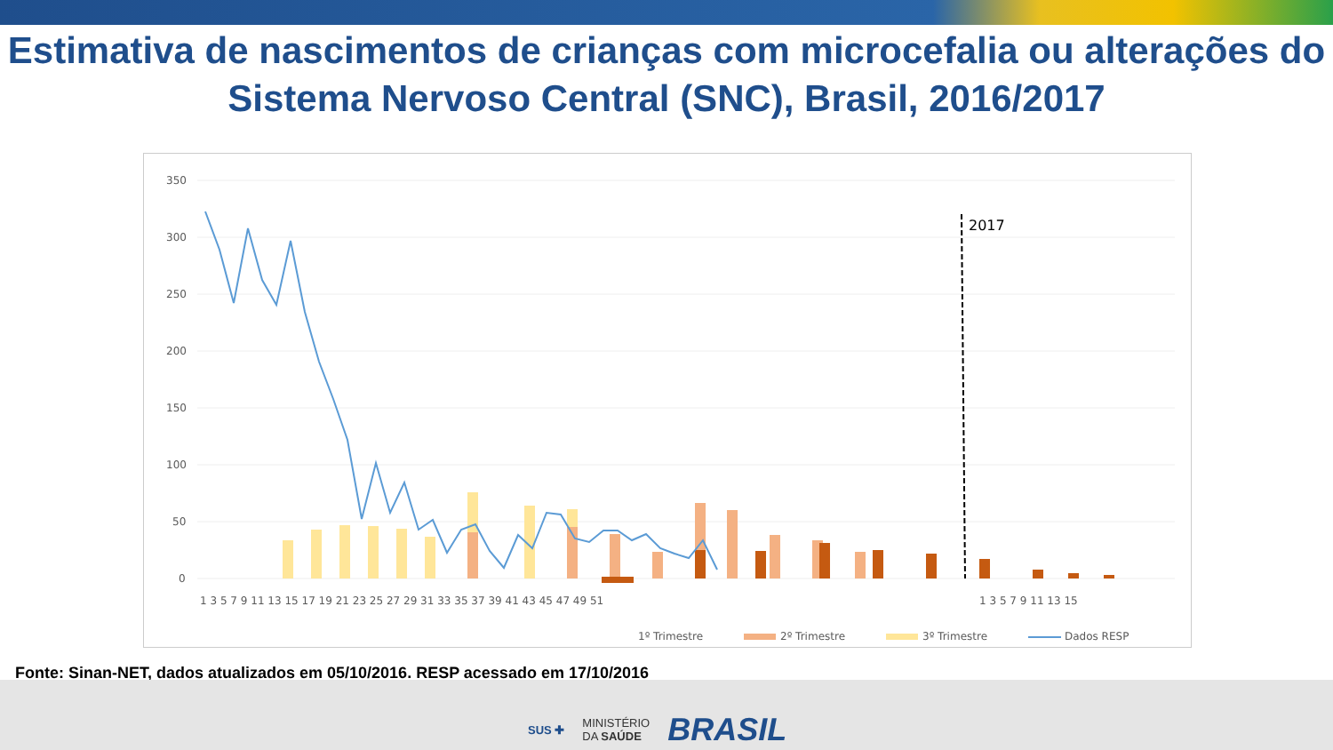Estimativa de nascimentos de crianças com microcefalia ou alterações do Sistema Nervoso Central (SNC), Brasil, 2016/2017
350
300
250
200
150
100
50
0
2017
1 3 5 7 9 11 13 15 17 19 21 23 25 27 29 31 33 35 37 39 41 43 45 47 49 51
1 3 5 7 9 11 13 15
‎
1º Trimestre
2º Trimestre
3º Trimestre
Dados RESP
Fonte: Sinan-NET, dados atualizados em 05/10/2016. RESP acessado em 17/10/2016
SUS ✚ MINISTÉRIO
DA SAÚDE BRASIL